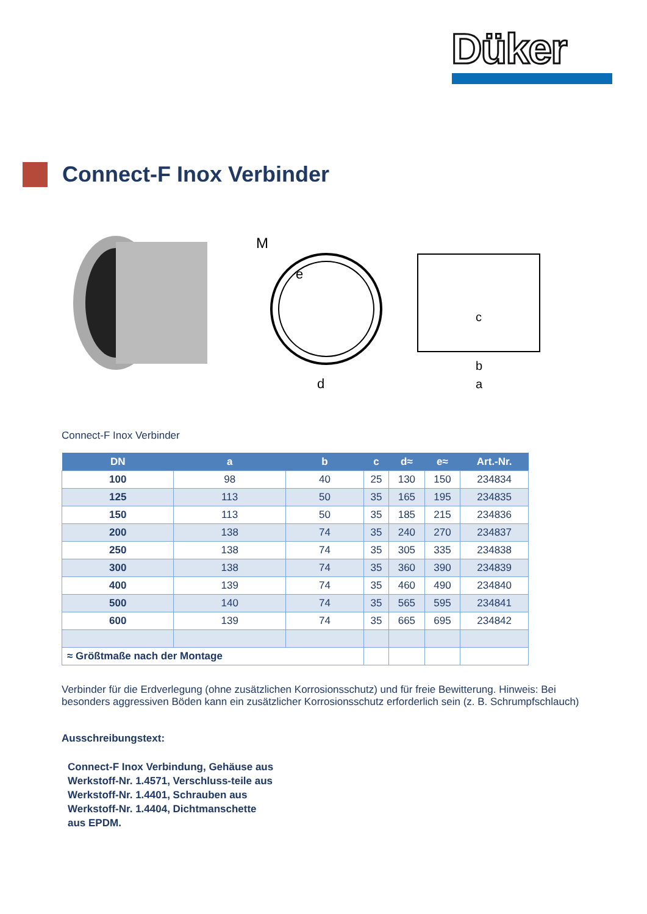Düker
Connect-F Inox Verbinder
M
e
d
c
b
a
Connect-F Inox Verbinder
| DN | a | b | c | d≈ | e≈ | Art.-Nr. |
| --- | --- | --- | --- | --- | --- | --- |
| 100 | 98 | 40 | 25 | 130 | 150 | 234834 |
| 125 | 113 | 50 | 35 | 165 | 195 | 234835 |
| 150 | 113 | 50 | 35 | 185 | 215 | 234836 |
| 200 | 138 | 74 | 35 | 240 | 270 | 234837 |
| 250 | 138 | 74 | 35 | 305 | 335 | 234838 |
| 300 | 138 | 74 | 35 | 360 | 390 | 234839 |
| 400 | 139 | 74 | 35 | 460 | 490 | 234840 |
| 500 | 140 | 74 | 35 | 565 | 595 | 234841 |
| 600 | 139 | 74 | 35 | 665 | 695 | 234842 |
| ≈ Größtmaße nach der Montage | | | | | | |
Verbinder für die Erdverlegung (ohne zusätzlichen Korrosionsschutz) und für freie Bewitterung. Hinweis: Bei besonders aggressiven Böden kann ein zusätzlicher Korrosionsschutz erforderlich sein (z. B. Schrumpfschlauch)
Ausschreibungstext:
Connect-F Inox Verbindung, Gehäuse aus Werkstoff-Nr. 1.4571, Verschluss-teile aus Werkstoff-Nr. 1.4401, Schrauben aus Werkstoff-Nr. 1.4404, Dichtmanschette aus EPDM.